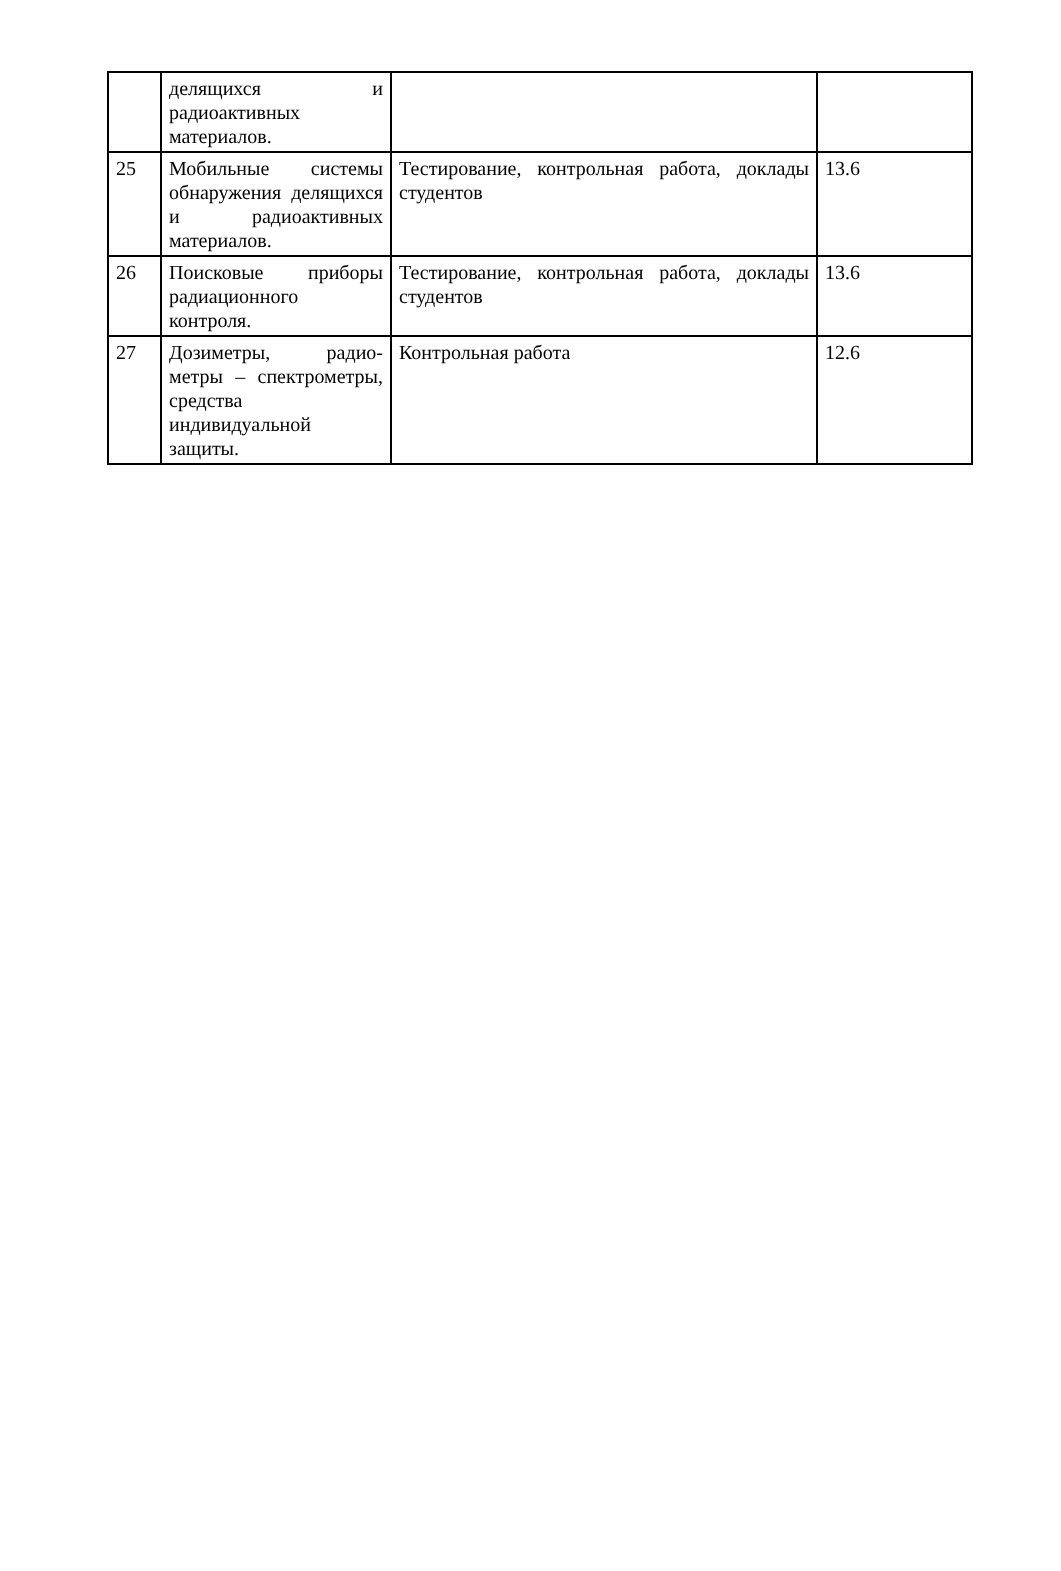| | делящихся и радиоактивных материалов. | | |
| 25 | Мобильные системы обнаружения делящихся и радиоактивных материалов. | Тестирование, контрольная работа, доклады студентов | 13.6 |
| 26 | Поисковые приборы радиационного контроля. | Тестирование, контрольная работа, доклады студентов | 13.6 |
| 27 | Дозиметры, радио-метры – спектрометры, средства индивидуальной защиты. | Контрольная работа | 12.6 |